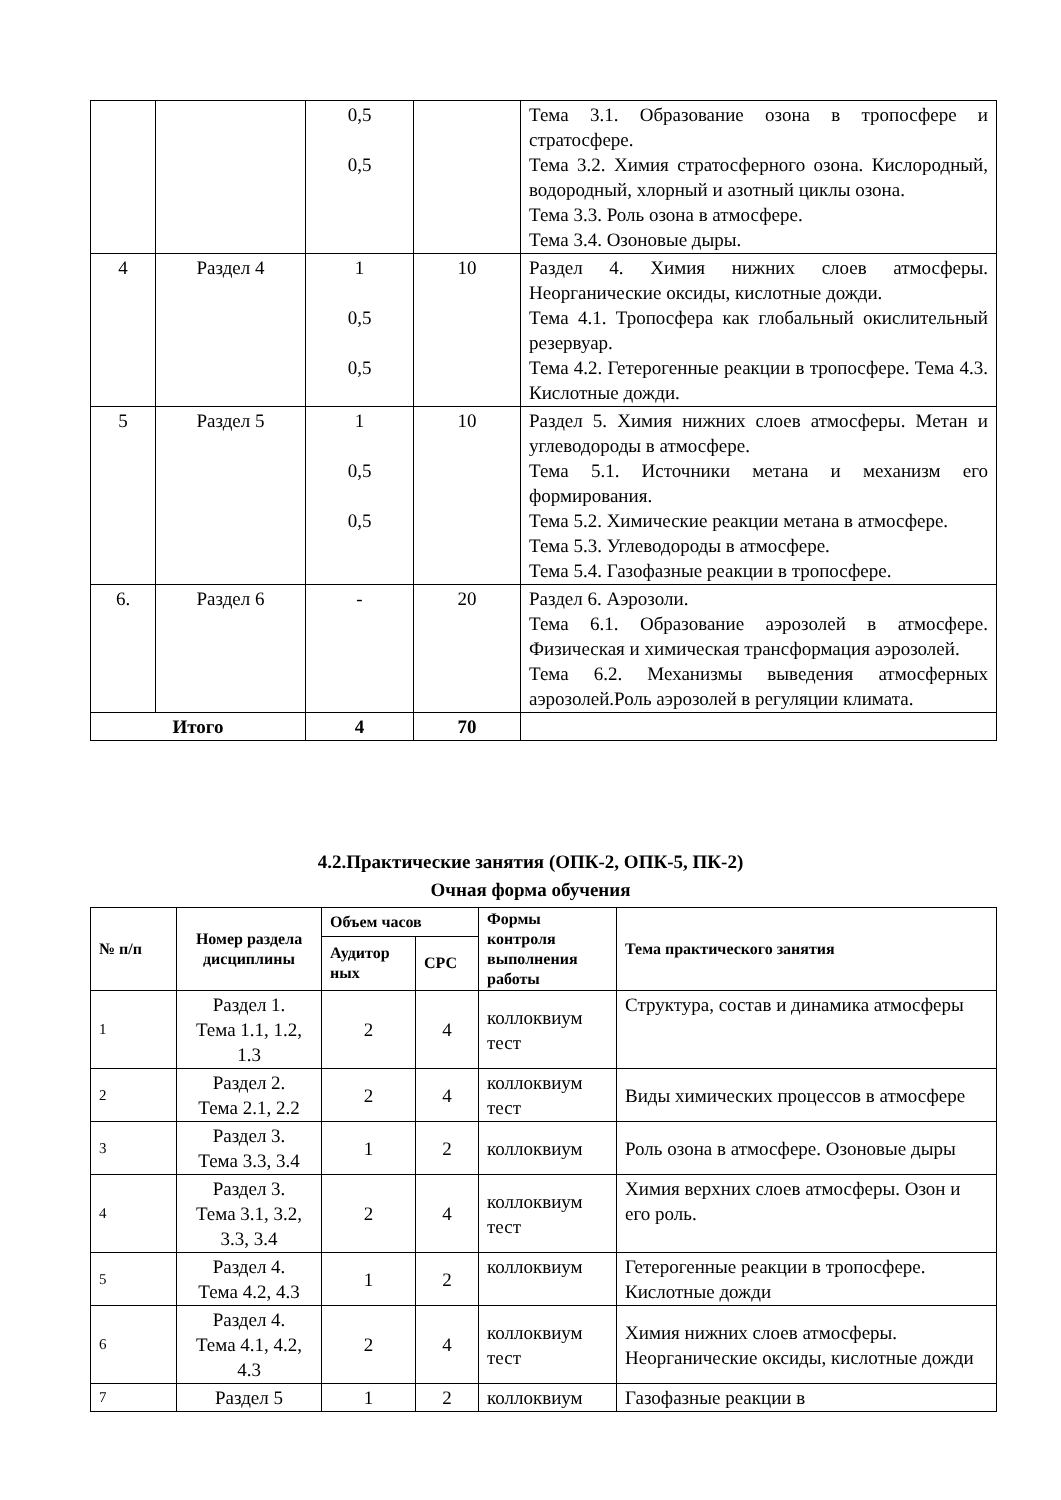| | | 0,5 0,5 | | Тема 3.1. Образование озона в тропосфере и стратосфере. Тема 3.2. Химия стратосферного озона. Кислородный, водородный, хлорный и азотный циклы озона. Тема 3.3. Роль озона в атмосфере. Тема 3.4. Озоновые дыры. |
| 4 | Раздел 4 | 1 0,5 0,5 | 10 | Раздел 4. Химия нижних слоев атмосферы. Неорганические оксиды, кислотные дожди. Тема 4.1. Тропосфера как глобальный окислительный резервуар. Тема 4.2. Гетерогенные реакции в тропосфере. Тема 4.3. Кислотные дожди. |
| 5 | Раздел 5 | 1 0,5 0,5 | 10 | Раздел 5. Химия нижних слоев атмосферы. Метан и углеводороды в атмосфере. Тема 5.1. Источники метана и механизм его формирования. Тема 5.2. Химические реакции метана в атмосфере. Тема 5.3. Углеводороды в атмосфере. Тема 5.4. Газофазные реакции в тропосфере. |
| 6. | Раздел 6 | - | 20 | Раздел 6. Аэрозоли. Тема 6.1. Образование аэрозолей в атмосфере. Физическая и химическая трансформация аэрозолей. Тема 6.2. Механизмы выведения атмосферных аэрозолей.Роль аэрозолей в регуляции климата. |
| Итого | | 4 | 70 | |
4.2.Практические занятия (ОПК-2, ОПК-5, ПК-2)
Очная форма обучения
| № п/п | Номер раздела дисциплины | Объем часов | | Формы контроля выполнения работы | Тема практического занятия |
| --- | --- | --- | --- | --- | --- |
| | | Аудитор ных | СРС | | |
| 1 | Раздел 1. Тема 1.1, 1.2, 1.3 | 2 | 4 | коллоквиум тест | Структура, состав и динамика атмосферы |
| 2 | Раздел 2. Тема 2.1, 2.2 | 2 | 4 | коллоквиум тест | Виды химических процессов в атмосфере |
| 3 | Раздел 3. Тема 3.3, 3.4 | 1 | 2 | коллоквиум | Роль озона в атмосфере. Озоновые дыры |
| 4 | Раздел 3. Тема 3.1, 3.2, 3.3, 3.4 | 2 | 4 | коллоквиум тест | Химия верхних слоев атмосферы. Озон и его роль. |
| 5 | Раздел 4. Тема 4.2, 4.3 | 1 | 2 | коллоквиум | Гетерогенные реакции в тропосфере. Кислотные дожди |
| 6 | Раздел 4. Тема 4.1, 4.2, 4.3 | 2 | 4 | коллоквиум тест | Химия нижних слоев атмосферы. Неорганические оксиды, кислотные дожди |
| 7 | Раздел 5 | 1 | 2 | коллоквиум | Газофазные реакции в |